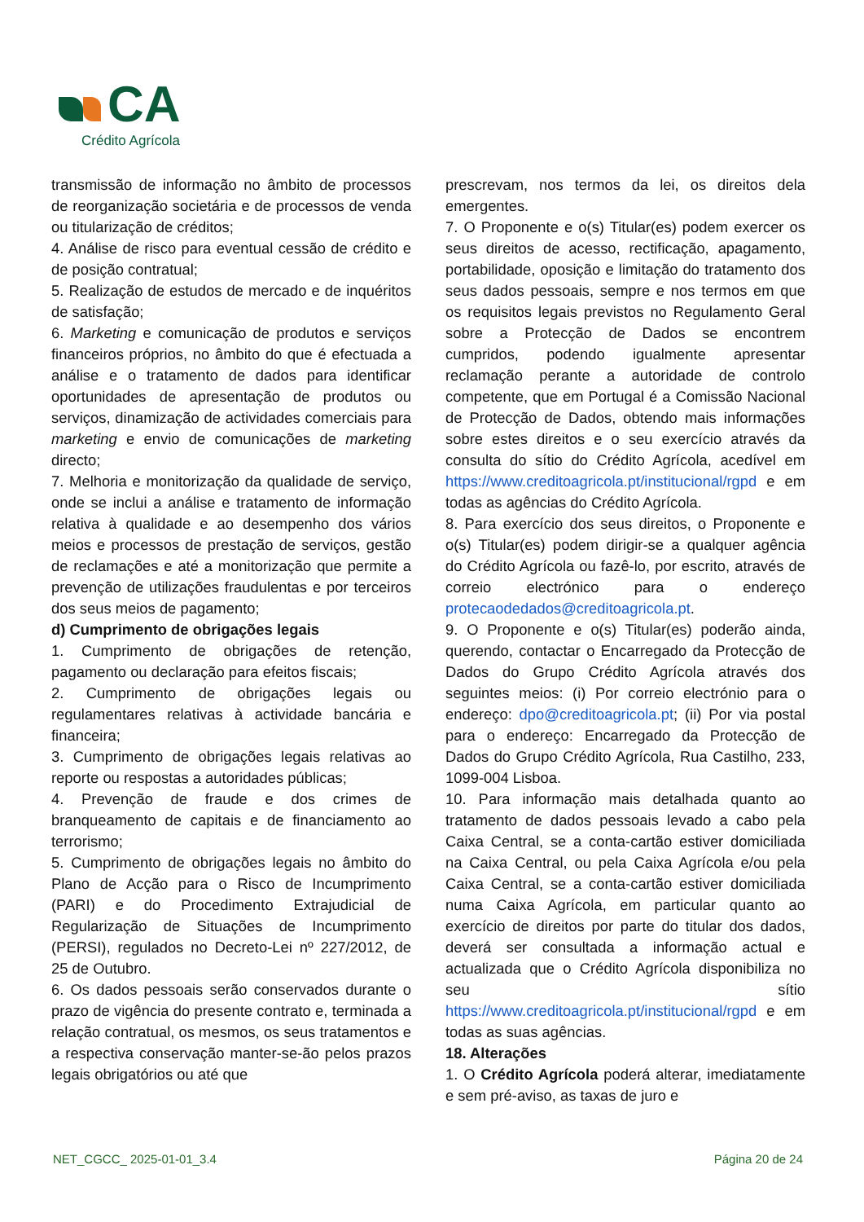CA
Crédito Agrícola
transmissão de informação no âmbito de processos de reorganização societária e de processos de venda ou titularização de créditos;
4. Análise de risco para eventual cessão de crédito e de posição contratual;
5. Realização de estudos de mercado e de inquéritos de satisfação;
6. Marketing e comunicação de produtos e serviços financeiros próprios, no âmbito do que é efectuada a análise e o tratamento de dados para identificar oportunidades de apresentação de produtos ou serviços, dinamização de actividades comerciais para marketing e envio de comunicações de marketing directo;
7. Melhoria e monitorização da qualidade de serviço, onde se inclui a análise e tratamento de informação relativa à qualidade e ao desempenho dos vários meios e processos de prestação de serviços, gestão de reclamações e até a monitorização que permite a prevenção de utilizações fraudulentas e por terceiros dos seus meios de pagamento;
d) Cumprimento de obrigações legais
1. Cumprimento de obrigações de retenção, pagamento ou declaração para efeitos fiscais;
2. Cumprimento de obrigações legais ou regulamentares relativas à actividade bancária e financeira;
3. Cumprimento de obrigações legais relativas ao reporte ou respostas a autoridades públicas;
4. Prevenção de fraude e dos crimes de branqueamento de capitais e de financiamento ao terrorismo;
5. Cumprimento de obrigações legais no âmbito do Plano de Acção para o Risco de Incumprimento (PARI) e do Procedimento Extrajudicial de Regularização de Situações de Incumprimento (PERSI), regulados no Decreto-Lei nº 227/2012, de 25 de Outubro.
6. Os dados pessoais serão conservados durante o prazo de vigência do presente contrato e, terminada a relação contratual, os mesmos, os seus tratamentos e a respectiva conservação manter-se-ão pelos prazos legais obrigatórios ou até que
prescrevam, nos termos da lei, os direitos dela emergentes.
7. O Proponente e o(s) Titular(es) podem exercer os seus direitos de acesso, rectificação, apagamento, portabilidade, oposição e limitação do tratamento dos seus dados pessoais, sempre e nos termos em que os requisitos legais previstos no Regulamento Geral sobre a Protecção de Dados se encontrem cumpridos, podendo igualmente apresentar reclamação perante a autoridade de controlo competente, que em Portugal é a Comissão Nacional de Protecção de Dados, obtendo mais informações sobre estes direitos e o seu exercício através da consulta do sítio do Crédito Agrícola, acedível em https://www.creditoagricola.pt/institucional/rgpd e em todas as agências do Crédito Agrícola.
8. Para exercício dos seus direitos, o Proponente e o(s) Titular(es) podem dirigir-se a qualquer agência do Crédito Agrícola ou fazê-lo, por escrito, através de correio electrónico para o endereço protecaodedados@creditoagricola.pt.
9. O Proponente e o(s) Titular(es) poderão ainda, querendo, contactar o Encarregado da Protecção de Dados do Grupo Crédito Agrícola através dos seguintes meios: (i) Por correio electrónio para o endereço: dpo@creditoagricola.pt; (ii) Por via postal para o endereço: Encarregado da Protecção de Dados do Grupo Crédito Agrícola, Rua Castilho, 233, 1099-004 Lisboa.
10. Para informação mais detalhada quanto ao tratamento de dados pessoais levado a cabo pela Caixa Central, se a conta-cartão estiver domiciliada na Caixa Central, ou pela Caixa Agrícola e/ou pela Caixa Central, se a conta-cartão estiver domiciliada numa Caixa Agrícola, em particular quanto ao exercício de direitos por parte do titular dos dados, deverá ser consultada a informação actual e actualizada que o Crédito Agrícola disponibiliza no seu sítio https://www.creditoagricola.pt/institucional/rgpd e em todas as suas agências.
18. Alterações
1. O Crédito Agrícola poderá alterar, imediatamente e sem pré-aviso, as taxas de juro e
NET_CGCC_ 2025-01-01_3.4 Página 20 de 24